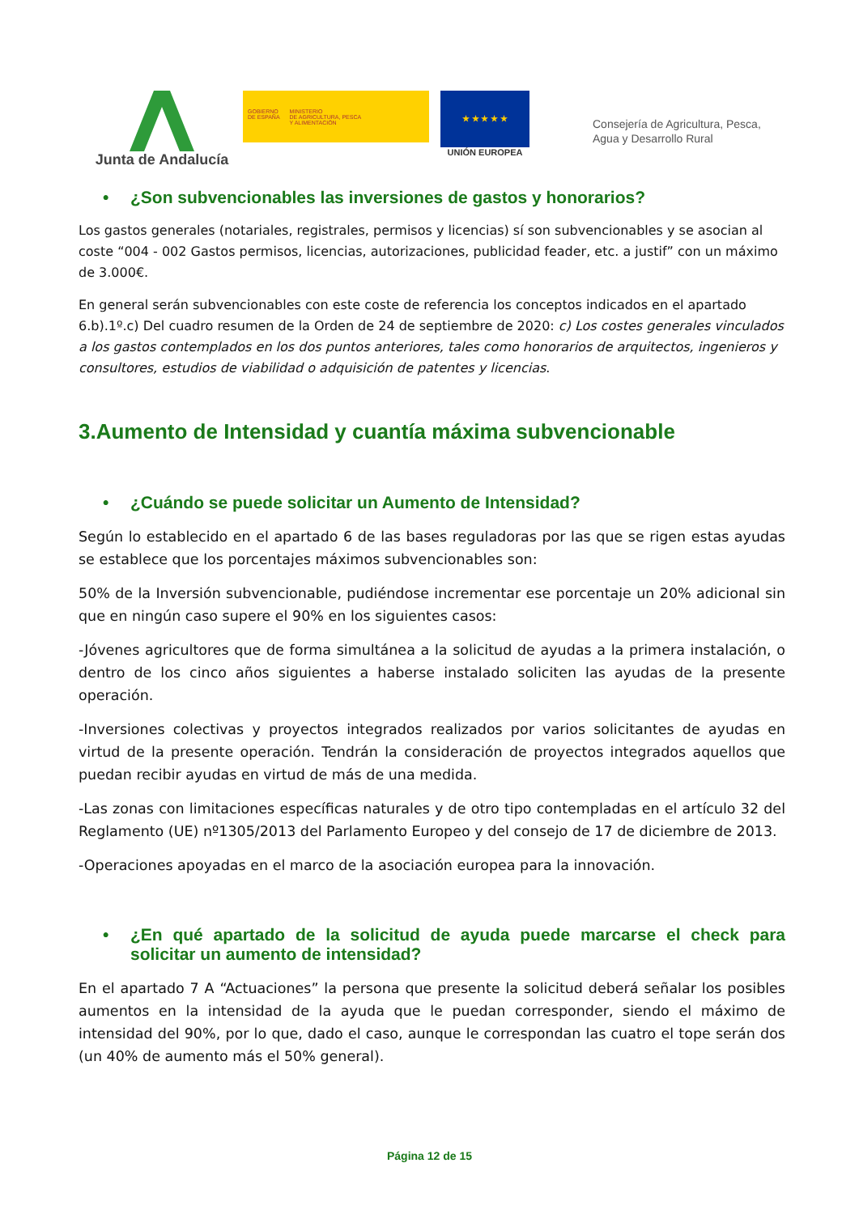Junta de Andalucía
GOBIERNO
DE ESPAÑA
MINISTERIO
DE AGRICULTURA, PESCA
Y ALIMENTACIÓN
★ ★ ★ ★ ★
UNIÓN EUROPEA
Consejería de Agricultura, Pesca,
Agua y Desarrollo Rural
• ¿Son subvencionables las inversiones de gastos y honorarios?
Los gastos generales (notariales, registrales, permisos y licencias) sí son subvencionables y se asocian al coste “004 - 002 Gastos permisos, licencias, autorizaciones, publicidad feader, etc. a justif” con un máximo de 3.000€.
En general serán subvencionables con este coste de referencia los conceptos indicados en el apartado 6.b).1º.c) Del cuadro resumen de la Orden de 24 de septiembre de 2020: c) Los costes generales vinculados a los gastos contemplados en los dos puntos anteriores, tales como honorarios de arquitectos, ingenieros y consultores, estudios de viabilidad o adquisición de patentes y licencias.
3.Aumento de Intensidad y cuantía máxima subvencionable
• ¿Cuándo se puede solicitar un Aumento de Intensidad?
Según lo establecido en el apartado 6 de las bases reguladoras por las que se rigen estas ayudas se establece que los porcentajes máximos subvencionables son:
50% de la Inversión subvencionable, pudiéndose incrementar ese porcentaje un 20% adicional sin que en ningún caso supere el 90% en los siguientes casos:
-Jóvenes agricultores que de forma simultánea a la solicitud de ayudas a la primera instalación, o dentro de los cinco años siguientes a haberse instalado soliciten las ayudas de la presente operación.
-Inversiones colectivas y proyectos integrados realizados por varios solicitantes de ayudas en virtud de la presente operación. Tendrán la consideración de proyectos integrados aquellos que puedan recibir ayudas en virtud de más de una medida.
-Las zonas con limitaciones específicas naturales y de otro tipo contempladas en el artículo 32 del Reglamento (UE) nº1305/2013 del Parlamento Europeo y del consejo de 17 de diciembre de 2013.
-Operaciones apoyadas en el marco de la asociación europea para la innovación.
• ¿En qué apartado de la solicitud de ayuda puede marcarse el check para solicitar un aumento de intensidad?
En el apartado 7 A “Actuaciones” la persona que presente la solicitud deberá señalar los posibles aumentos en la intensidad de la ayuda que le puedan corresponder, siendo el máximo de intensidad del 90%, por lo que, dado el caso, aunque le correspondan las cuatro el tope serán dos (un 40% de aumento más el 50% general).
Página 12 de 15